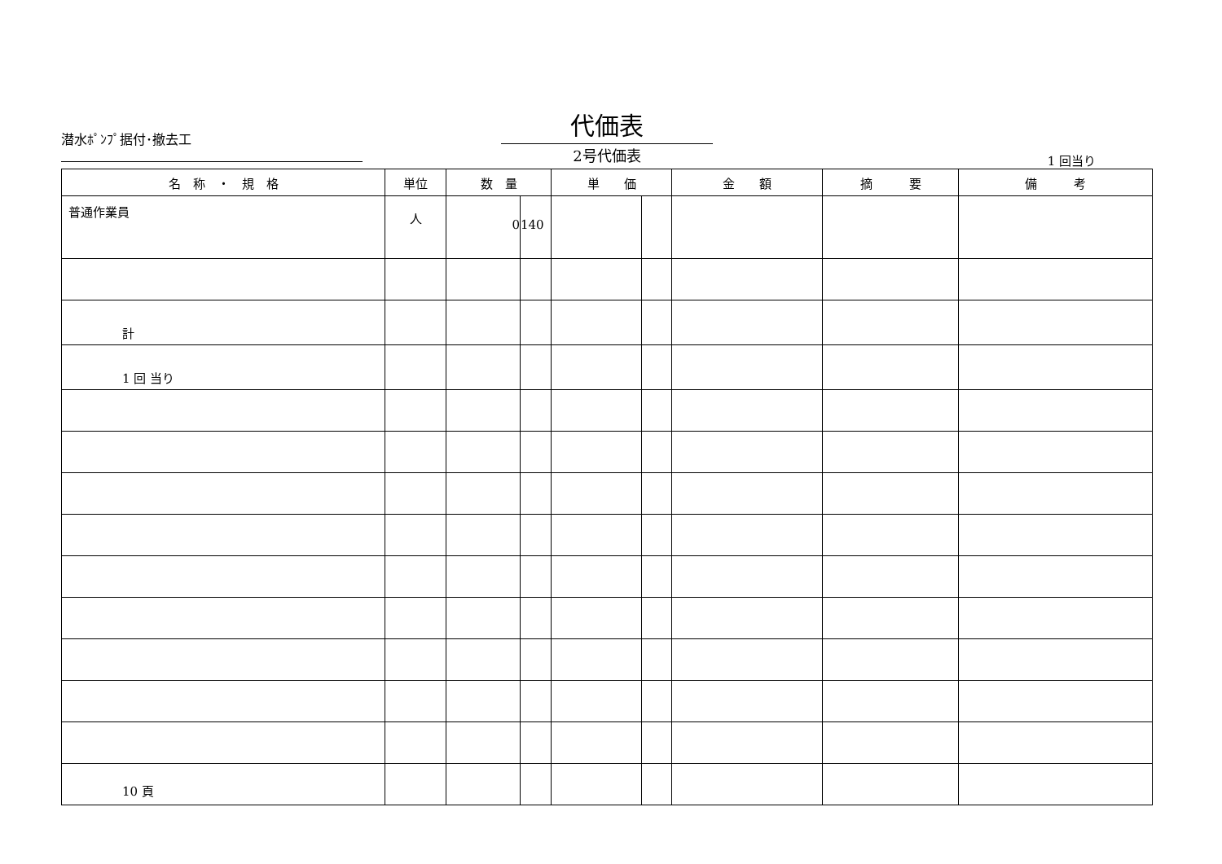潜水ﾎﾟﾝﾌﾟ据付･撤去工
代価表
2号代価表
1 回当り
| 名 称 ・ 規 格 | 単位 | 数 量 | | 単 価 | | 金 額 | 摘 要 | 備 考 |
| --- | --- | --- | --- | --- | --- | --- | --- | --- |
| 普通作業員 | 人 | 0 | 140 | | | | | |
| 計 | | | | | | | | |
| 1 回 当り | | | | | | | | |
10 頁